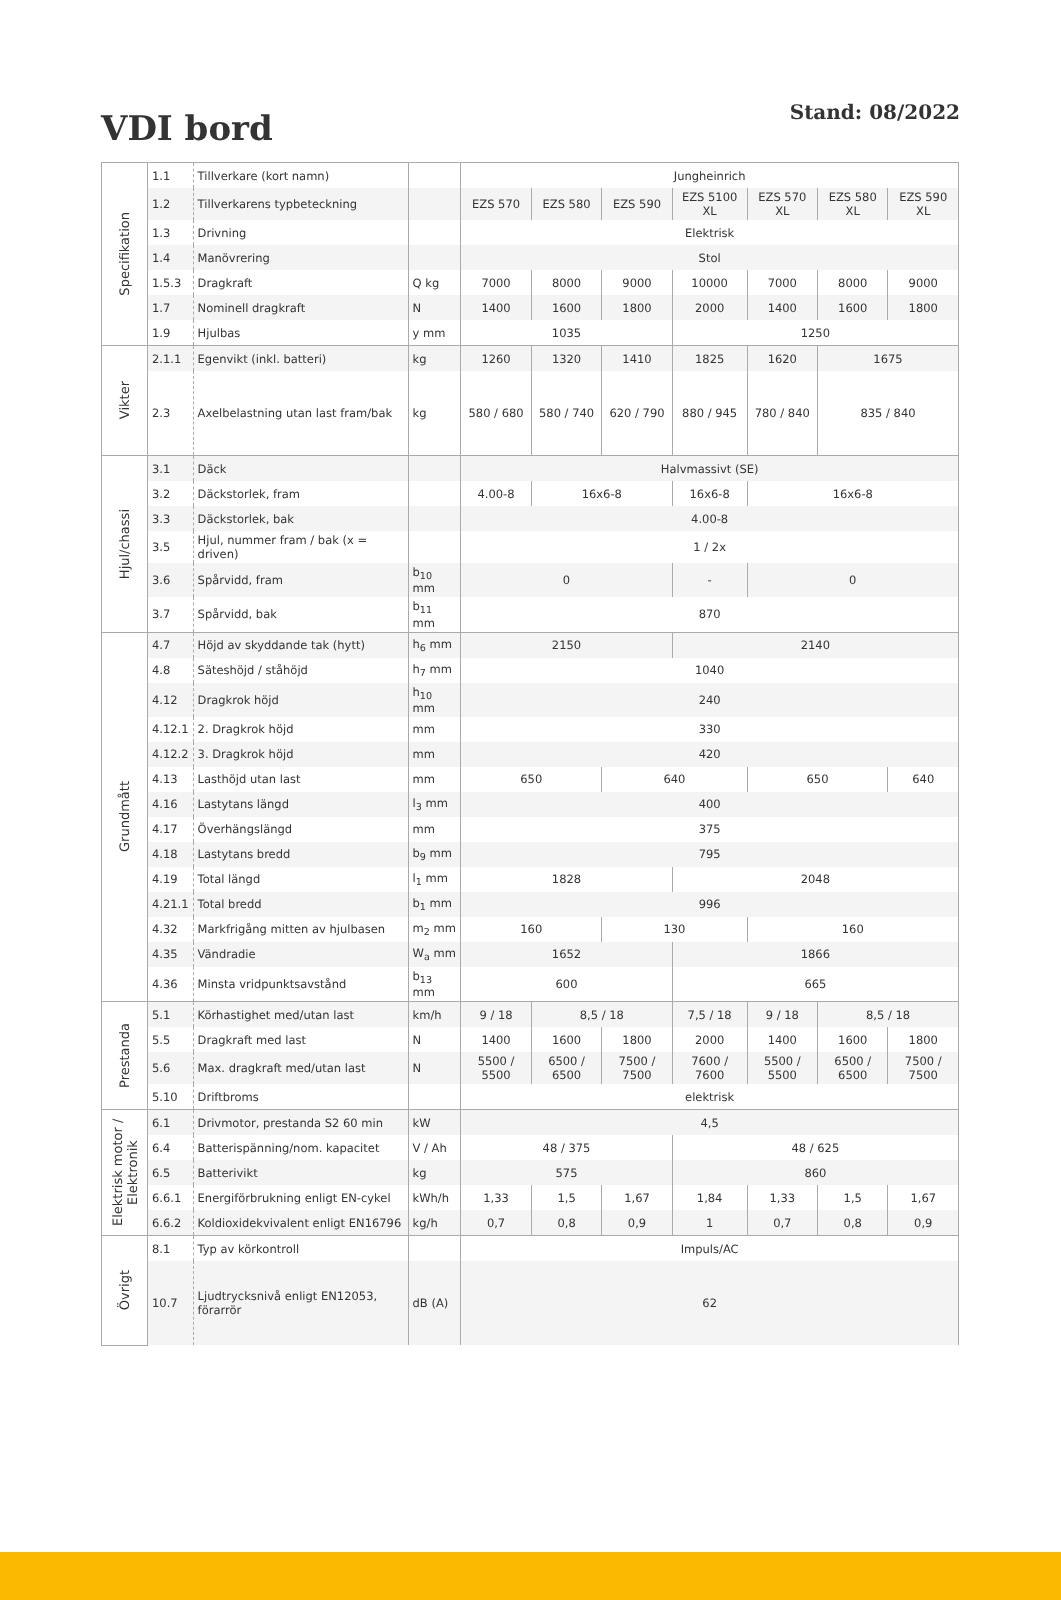VDI bord
Stand: 08/2022
| Specifikation | 1.1 | Tillverkare (kort namn) | | Jungheinrich | | | | | | |
| | 1.2 | Tillverkarens typbeteckning | | EZS 570 | EZS 580 | EZS 590 | EZS 5100 XL | EZS 570 XL | EZS 580 XL | EZS 590 XL |
| | 1.3 | Drivning | | Elektrisk | | | | | | |
| | 1.4 | Manövrering | | Stol | | | | | | |
| | 1.5.3 | Dragkraft | Q kg | 7000 | 8000 | 9000 | 10000 | 7000 | 8000 | 9000 |
| | 1.7 | Nominell dragkraft | N | 1400 | 1600 | 1800 | 2000 | 1400 | 1600 | 1800 |
| | 1.9 | Hjulbas | y mm | 1035 | | | 1250 | | | |
| Vikter | 2.1.1 | Egenvikt (inkl. batteri) | kg | 1260 | 1320 | 1410 | 1825 | 1620 | 1675 | |
| | 2.3 | Axelbelastning utan last fram/bak | kg | 580 / 680 | 580 / 740 | 620 / 790 | 880 / 945 | 780 / 840 | 835 / 840 | |
| Hjul/chassi | 3.1 | Däck | | Halvmassivt (SE) | | | | | | |
| | 3.2 | Däckstorlek, fram | | 4.00-8 | 16x6-8 | | 16x6-8 | 16x6-8 | | |
| | 3.3 | Däckstorlek, bak | | 4.00-8 | | | | | | |
| | 3.5 | Hjul, nummer fram / bak (x = driven) | | 1 / 2x | | | | | | |
| | 3.6 | Spårvidd, fram | b<sub>10</sub> mm | 0 | | | - | 0 | | |
| | 3.7 | Spårvidd, bak | b<sub>11</sub> mm | 870 | | | | | | |
| Grundmått | 4.7 | Höjd av skyddande tak (hytt) | h<sub>6</sub> mm | 2150 | | | 2140 | | | |
| | 4.8 | Säteshöjd / ståhöjd | h<sub>7</sub> mm | 1040 | | | | | | |
| | 4.12 | Dragkrok höjd | h<sub>10</sub> mm | 240 | | | | | | |
| | 4.12.1 | 2. Dragkrok höjd | mm | 330 | | | | | | |
| | 4.12.2 | 3. Dragkrok höjd | mm | 420 | | | | | | |
| | 4.13 | Lasthöjd utan last | mm | 650 | | 640 | | 650 | | 640 |
| | 4.16 | Lastytans längd | l<sub>3</sub> mm | 400 | | | | | | |
| | 4.17 | Överhängslängd | mm | 375 | | | | | | |
| | 4.18 | Lastytans bredd | b<sub>9</sub> mm | 795 | | | | | | |
| | 4.19 | Total längd | l<sub>1</sub> mm | 1828 | | | 2048 | | | |
| | 4.21.1 | Total bredd | b<sub>1</sub> mm | 996 | | | | | | |
| | 4.32 | Markfrigång mitten av hjulbasen | m<sub>2</sub> mm | 160 | | 130 | | 160 | | |
| | 4.35 | Vändradie | W<sub>a</sub> mm | 1652 | | | 1866 | | | |
| | 4.36 | Minsta vridpunktsavstånd | b<sub>13</sub> mm | 600 | | | 665 | | | |
| Prestanda | 5.1 | Körhastighet med/utan last | km/h | 9 / 18 | 8,5 / 18 | | 7,5 / 18 | 9 / 18 | 8,5 / 18 | |
| | 5.5 | Dragkraft med last | N | 1400 | 1600 | 1800 | 2000 | 1400 | 1600 | 1800 |
| | 5.6 | Max. dragkraft med/utan last | N | 5500 / 5500 | 6500 / 6500 | 7500 / 7500 | 7600 / 7600 | 5500 / 5500 | 6500 / 6500 | 7500 / 7500 |
| | 5.10 | Driftbroms | | elektrisk | | | | | | |
| Elektrisk motor / Elektronik | 6.1 | Drivmotor, prestanda S2 60 min | kW | 4,5 | | | | | | |
| | 6.4 | Batterispänning/nom. kapacitet | V / Ah | 48 / 375 | | | 48 / 625 | | | |
| | 6.5 | Batterivikt | kg | 575 | | | 860 | | | |
| | 6.6.1 | Energiförbrukning enligt EN-cykel | kWh/h | 1,33 | 1,5 | 1,67 | 1,84 | 1,33 | 1,5 | 1,67 |
| | 6.6.2 | Koldioxidekvivalent enligt EN16796 | kg/h | 0,7 | 0,8 | 0,9 | 1 | 0,7 | 0,8 | 0,9 |
| Övrigt | 8.1 | Typ av körkontroll | | Impuls/AC | | | | | | |
| | 10.7 | Ljudtrycksnivå enligt EN12053, förarrör | dB (A) | 62 | | | | | | |